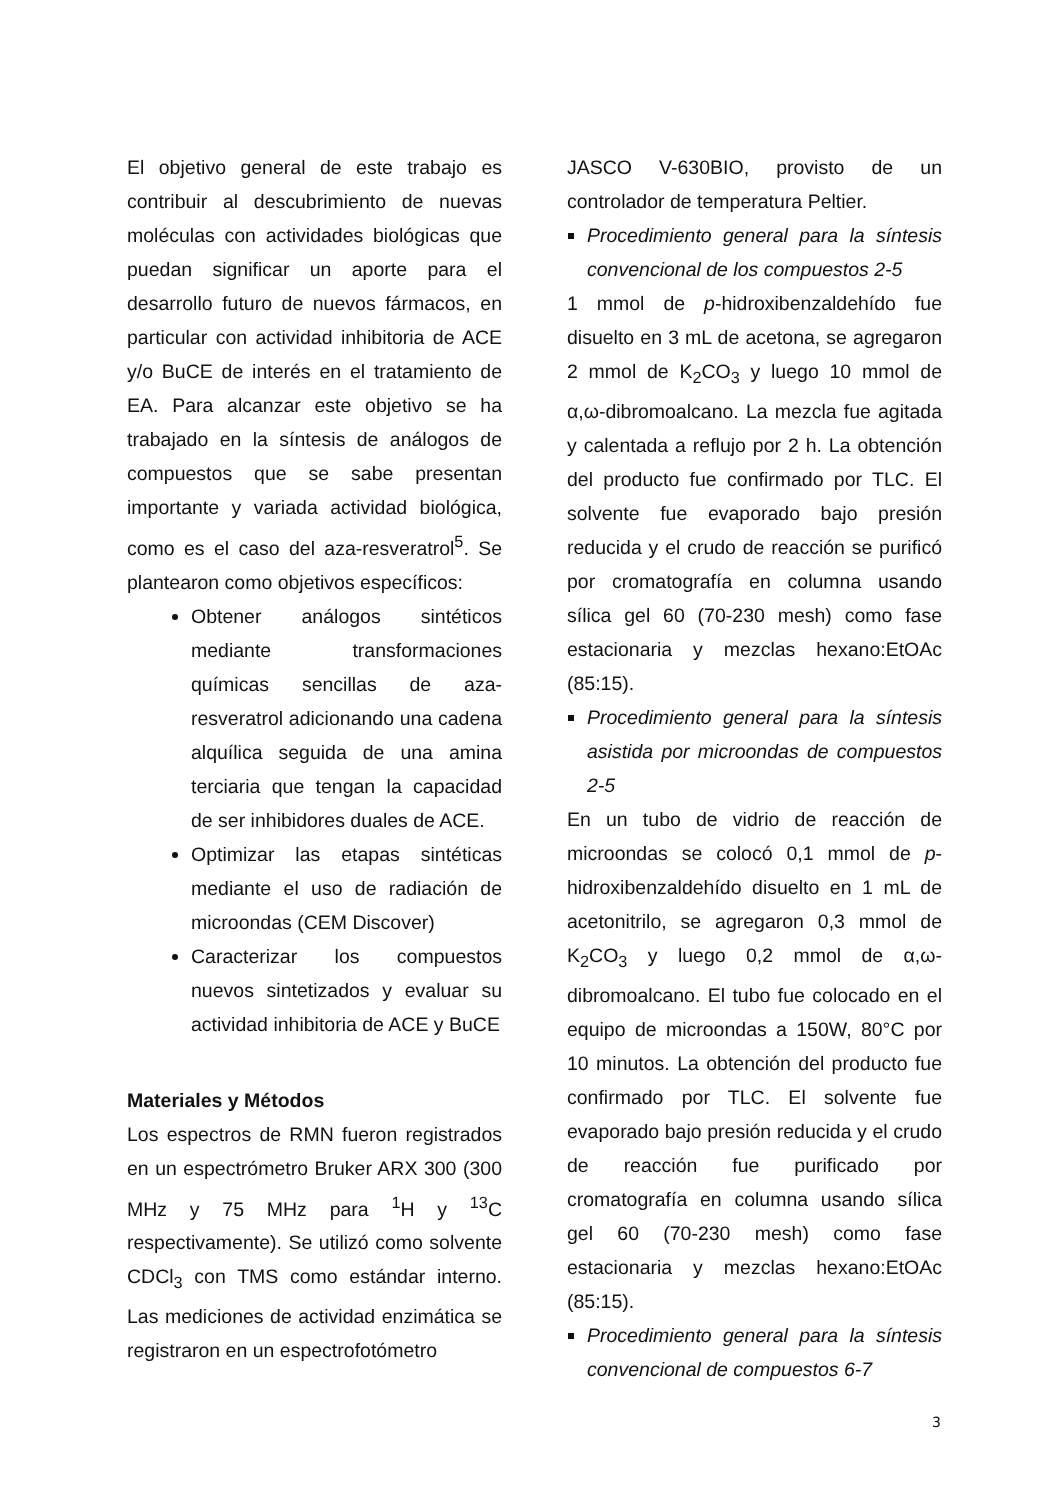El objetivo general de este trabajo es contribuir al descubrimiento de nuevas moléculas con actividades biológicas que puedan significar un aporte para el desarrollo futuro de nuevos fármacos, en particular con actividad inhibitoria de ACE y/o BuCE de interés en el tratamiento de EA. Para alcanzar este objetivo se ha trabajado en la síntesis de análogos de compuestos que se sabe presentan importante y variada actividad biológica, como es el caso del aza-resveratrol<sup>5</sup>. Se plantearon como objetivos específicos:
Obtener análogos sintéticos mediante transformaciones químicas sencillas de aza-resveratrol adicionando una cadena alquílica seguida de una amina terciaria que tengan la capacidad de ser inhibidores duales de ACE.
Optimizar las etapas sintéticas mediante el uso de radiación de microondas (CEM Discover)
Caracterizar los compuestos nuevos sintetizados y evaluar su actividad inhibitoria de ACE y BuCE
Materiales y Métodos
Los espectros de RMN fueron registrados en un espectrómetro Bruker ARX 300 (300 MHz y 75 MHz para <sup>1</sup>H y <sup>13</sup>C respectivamente). Se utilizó como solvente CDCl<sub>3</sub> con TMS como estándar interno. Las mediciones de actividad enzimática se registraron en un espectrofotómetro
JASCO V-630BIO, provisto de un controlador de temperatura Peltier.
Procedimiento general para la síntesis convencional de los compuestos 2-5
1 mmol de p-hidroxibenzaldehído fue disuelto en 3 mL de acetona, se agregaron 2 mmol de K<sub>2</sub>CO<sub>3</sub> y luego 10 mmol de α,ω-dibromoalcano. La mezcla fue agitada y calentada a reflujo por 2 h. La obtención del producto fue confirmado por TLC. El solvente fue evaporado bajo presión reducida y el crudo de reacción se purificó por cromatografía en columna usando sílica gel 60 (70-230 mesh) como fase estacionaria y mezclas hexano:EtOAc (85:15).
Procedimiento general para la síntesis asistida por microondas de compuestos 2-5
En un tubo de vidrio de reacción de microondas se colocó 0,1 mmol de p-hidroxibenzaldehído disuelto en 1 mL de acetonitrilo, se agregaron 0,3 mmol de K<sub>2</sub>CO<sub>3</sub> y luego 0,2 mmol de α,ω-dibromoalcano. El tubo fue colocado en el equipo de microondas a 150W, 80°C por 10 minutos. La obtención del producto fue confirmado por TLC. El solvente fue evaporado bajo presión reducida y el crudo de reacción fue purificado por cromatografía en columna usando sílica gel 60 (70-230 mesh) como fase estacionaria y mezclas hexano:EtOAc (85:15).
Procedimiento general para la síntesis convencional de compuestos 6-7
3